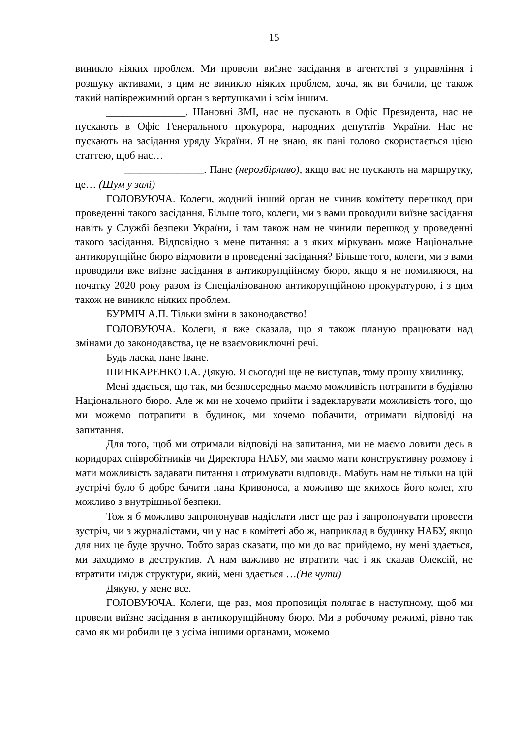15
виникло ніяких проблем. Ми провели виїзне засідання в агентстві з управління і розшуку активами, з цим не виникло ніяких проблем, хоча, як ви бачили, це також такий напіврежимний орган з вертушками і всім іншим.
_______________. Шановні ЗМІ, нас не пускають в Офіс Президента, нас не пускають в Офіс Генерального прокурора, народних депутатів України. Нас не пускають на засідання уряду України. Я не знаю, як пані голово скористається цією статтею, щоб нас…
_______________. Пане (нерозбірливо), якщо вас не пускають на маршрутку, це… (Шум у залі)
ГОЛОВУЮЧА. Колеги, жодний інший орган не чинив комітету перешкод при проведенні такого засідання. Більше того, колеги, ми з вами проводили виїзне засідання навіть у Службі безпеки України, і там також нам не чинили перешкод у проведенні такого засідання. Відповідно в мене питання: а з яких міркувань може Національне антикорупційне бюро відмовити в проведенні засідання? Більше того, колеги, ми з вами проводили вже виїзне засідання в антикорупційному бюро, якщо я не помиляюся, на початку 2020 року разом із Спеціалізованою антикорупційною прокуратурою, і з цим також не виникло ніяких проблем.
БУРМІЧ А.П. Тільки зміни в законодавство!
ГОЛОВУЮЧА. Колеги, я вже сказала, що я також планую працювати над змінами до законодавства, це не взаємовиключні речі.
Будь ласка, пане Іване.
ШИНКАРЕНКО І.А. Дякую. Я сьогодні ще не виступав, тому прошу хвилинку.
Мені здається, що так, ми безпосередньо маємо можливість потрапити в будівлю Національного бюро. Але ж ми не хочемо прийти і задекларувати можливість того, що ми можемо потрапити в будинок, ми хочемо побачити, отримати відповіді на запитання.
Для того, щоб ми отримали відповіді на запитання, ми не маємо ловити десь в коридорах співробітників чи Директора НАБУ, ми маємо мати конструктивну розмову і мати можливість задавати питання і отримувати відповідь. Мабуть нам не тільки на цій зустрічі було б добре бачити пана Кривоноса, а можливо ще якихось його колег, хто можливо з внутрішньої безпеки.
Тож я б можливо запропонував надіслати лист ще раз і запропонувати провести зустріч, чи з журналістами, чи у нас в комітеті або ж, наприклад в будинку НАБУ, якщо для них це буде зручно. Тобто зараз сказати, що ми до вас прийдемо, ну мені здається, ми заходимо в деструктив. А нам важливо не втратити час і як сказав Олексій, не втратити імідж структури, який, мені здається …(Не чути)
Дякую, у мене все.
ГОЛОВУЮЧА. Колеги, ще раз, моя пропозиція полягає в наступному, щоб ми провели виїзне засідання в антикорупційному бюро. Ми в робочому режимі, рівно так само як ми робили це з усіма іншими органами, можемо